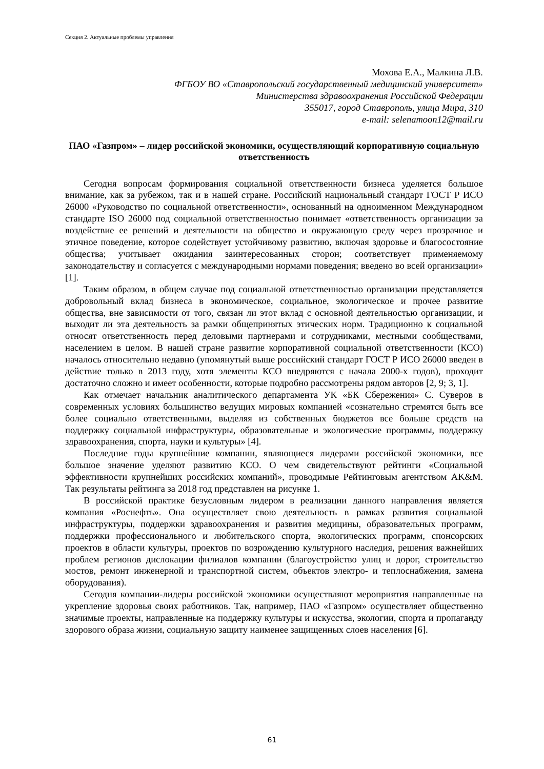Секция 2. Актуальные проблемы управления
Мохова Е.А., Малкина Л.В.
ФГБОУ ВО «Ставропольский государственный медицинский университет»
Министерства здравоохранения Российской Федерации
355017, город Ставрополь, улица Мира, 310
e-mail: selenamoon12@mail.ru
ПАО «Газпром» – лидер российской экономики, осуществляющий корпоративную социальную ответственность
Сегодня вопросам формирования социальной ответственности бизнеса уделяется большое внимание, как за рубежом, так и в нашей стране. Российский национальный стандарт ГОСТ Р ИСО 26000 «Руководство по социальной ответственности», основанный на одноименном Международном стандарте ISO 26000 под социальной ответственностью понимает «ответственность организации за воздействие ее решений и деятельности на общество и окружающую среду через прозрачное и этичное поведение, которое содействует устойчивому развитию, включая здоровье и благосостояние общества; учитывает ожидания заинтересованных сторон; соответствует применяемому законодательству и согласуется с международными нормами поведения; введено во всей организации» [1].
Таким образом, в общем случае под социальной ответственностью организации представляется добровольный вклад бизнеса в экономическое, социальное, экологическое и прочее развитие общества, вне зависимости от того, связан ли этот вклад с основной деятельностью организации, и выходит ли эта деятельность за рамки общепринятых этических норм. Традиционно к социальной относят ответственность перед деловыми партнерами и сотрудниками, местными сообществами, населением в целом. В нашей стране развитие корпоративной социальной ответственности (КСО) началось относительно недавно (упомянутый выше российский стандарт ГОСТ Р ИСО 26000 введен в действие только в 2013 году, хотя элементы КСО внедряются с начала 2000-х годов), проходит достаточно сложно и имеет особенности, которые подробно рассмотрены рядом авторов [2, 9; 3, 1].
Как отмечает начальник аналитического департамента УК «БК Сбережения» С. Суверов в современных условиях большинство ведущих мировых компанией «сознательно стремятся быть все более социально ответственными, выделяя из собственных бюджетов все больше средств на поддержку социальной инфраструктуры, образовательные и экологические программы, поддержку здравоохранения, спорта, науки и культуры» [4].
Последние годы крупнейшие компании, являющиеся лидерами российской экономики, все большое значение уделяют развитию КСО. О чем свидетельствуют рейтинги «Социальной эффективности крупнейших российских компаний», проводимые Рейтинговым агентством AK&M. Так результаты рейтинга за 2018 год представлен на рисунке 1.
В российской практике безусловным лидером в реализации данного направления является компания «Роснефть». Она осуществляет свою деятельность в рамках развития социальной инфраструктуры, поддержки здравоохранения и развития медицины, образовательных программ, поддержки профессионального и любительского спорта, экологических программ, спонсорских проектов в области культуры, проектов по возрождению культурного наследия, решения важнейших проблем регионов дислокации филиалов компании (благоустройство улиц и дорог, строительство мостов, ремонт инженерной и транспортной систем, объектов электро- и теплоснабжения, замена оборудования).
Сегодня компании-лидеры российской экономики осуществляют мероприятия направленные на укрепление здоровья своих работников. Так, например, ПАО «Газпром» осуществляет общественно значимые проекты, направленные на поддержку культуры и искусства, экологии, спорта и пропаганду здорового образа жизни, социальную защиту наименее защищенных слоев населения [6].
61